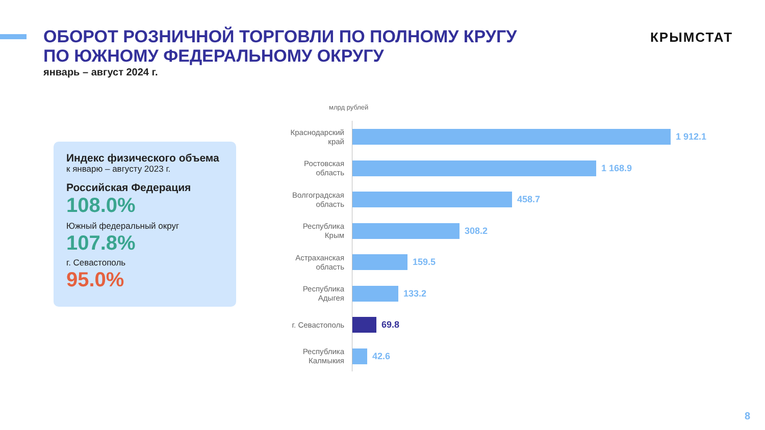ОБОРОТ РОЗНИЧНОЙ ТОРГОВЛИ ПО ПОЛНОМУ КРУГУ
ПО ЮЖНОМУ ФЕДЕРАЛЬНОМУ ОКРУГУ
январь – август 2024 г.
КРЫМСТАТ
Индекс физического объема
к январю – августу 2023 г.
Российская Федерация
108.0%
Южный федеральный округ
107.8%
г. Севастополь
95.0%
млрд рублей
Краснодарский
край
1 912.1
Ростовская
область
1 168.9
Волгоградская
область
458.7
Республика
Крым
308.2
Астраханская
область
159.5
Республика
Адыгея
133.2
г. Севастополь
69.8
Республика
Калмыкия
42.6
8